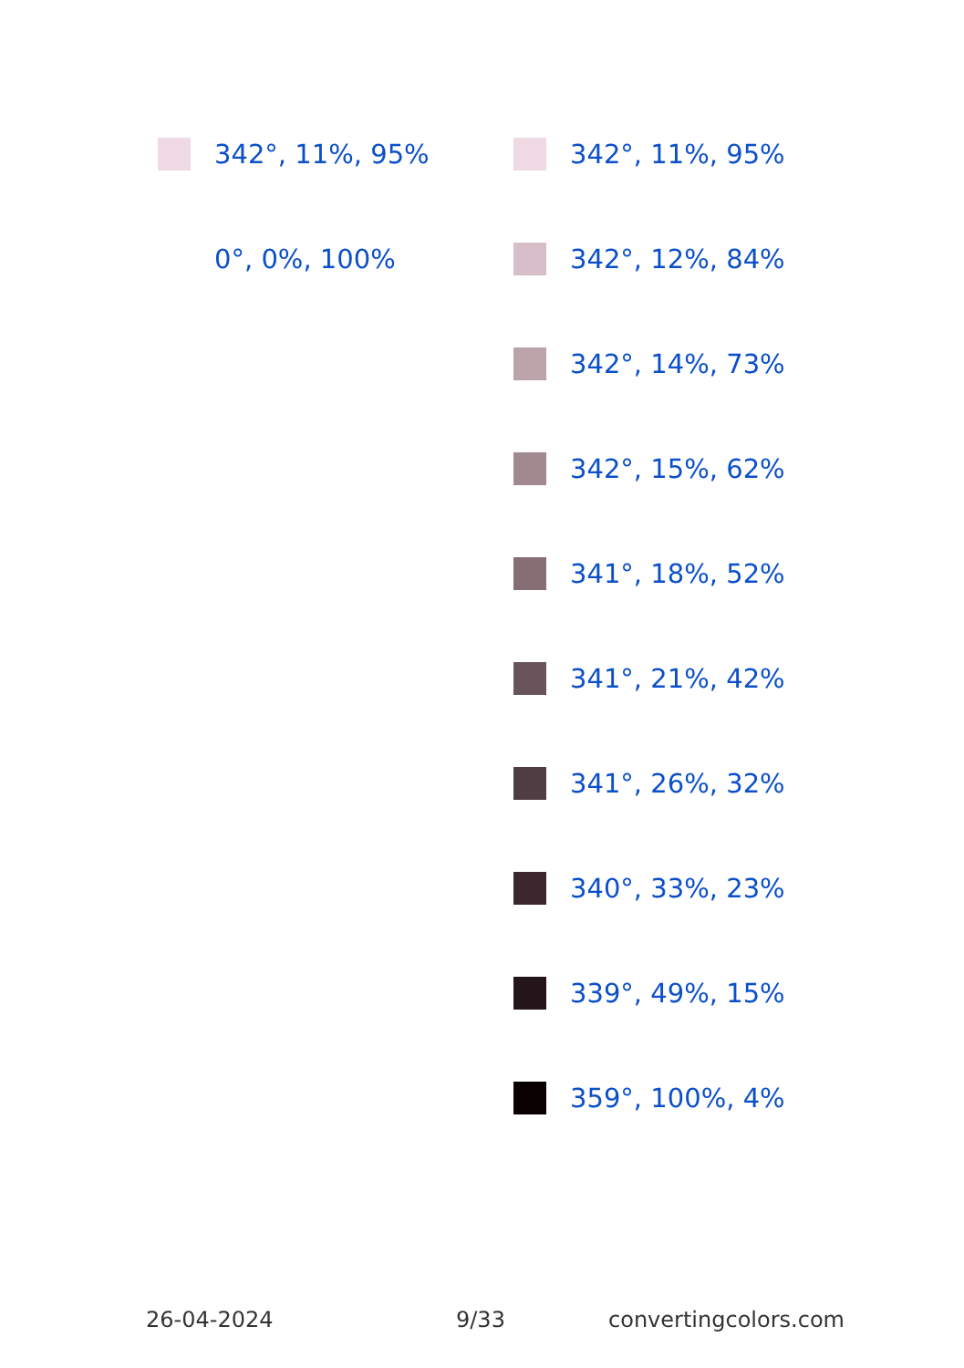342°, 11%, 95%
0°, 0%, 100%
342°, 11%, 95%
342°, 12%, 84%
342°, 14%, 73%
342°, 15%, 62%
341°, 18%, 52%
341°, 21%, 42%
341°, 26%, 32%
340°, 33%, 23%
339°, 49%, 15%
359°, 100%, 4%
26-04-2024 9/33 convertingcolors.com